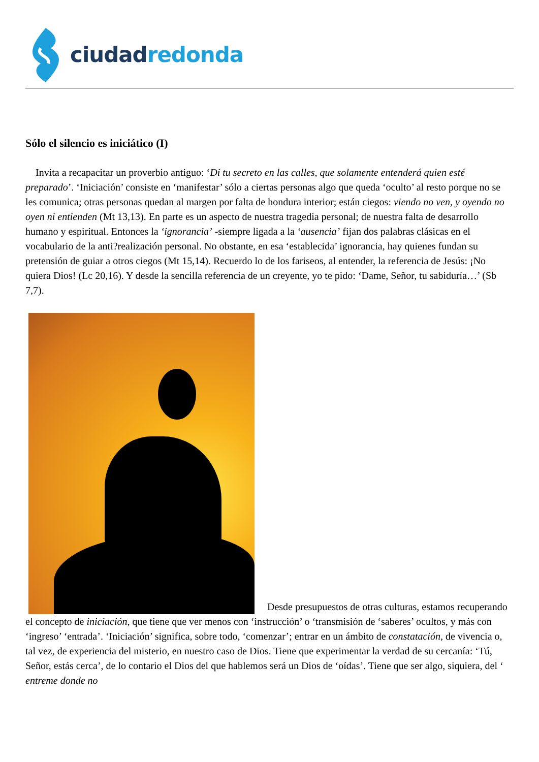ciudad redonda
Sólo el silencio es iniciático (I)
Invita a recapacitar un proverbio antiguo: ‘Di tu secreto en las calles, que solamente entenderá quien esté preparado’. ‘Iniciación’ consiste en ‘manifestar’ sólo a ciertas personas algo que queda ‘oculto’ al resto porque no se les comunica; otras personas quedan al margen por falta de hondura interior; están ciegos: viendo no ven, y oyendo no oyen ni entienden (Mt 13,13). En parte es un aspecto de nuestra tragedia personal; de nuestra falta de desarrollo humano y espiritual. Entonces la ‘ignorancia’ -siempre ligada a la ‘ausencia’ fijan dos palabras clásicas en el vocabulario de la anti?realización personal. No obstante, en esa ‘establecida’ ignorancia, hay quienes fundan su pretensión de guiar a otros ciegos (Mt 15,14). Recuerdo lo de los fariseos, al entender, la referencia de Jesús: ¡No quiera Dios! (Lc 20,16). Y desde la sencilla referencia de un creyente, yo te pido: ‘Dame, Señor, tu sabiduría…’ (Sb 7,7).
Desde presupuestos de otras culturas, estamos recuperando el concepto de iniciación, que tiene que ver menos con ‘instrucción’ o ‘transmisión de ‘saberes’ ocultos, y más con ‘ingreso’ ‘entrada’. ‘Iniciación’ significa, sobre todo, ‘comenzar’; entrar en un ámbito de constatación, de vivencia o, tal vez, de experiencia del misterio, en nuestro caso de Dios. Tiene que experimentar la verdad de su cercanía: ‘Tú, Señor, estás cerca’, de lo contario el Dios del que hablemos será un Dios de ‘oídas’. Tiene que ser algo, siquiera, del ‘ entreme donde no